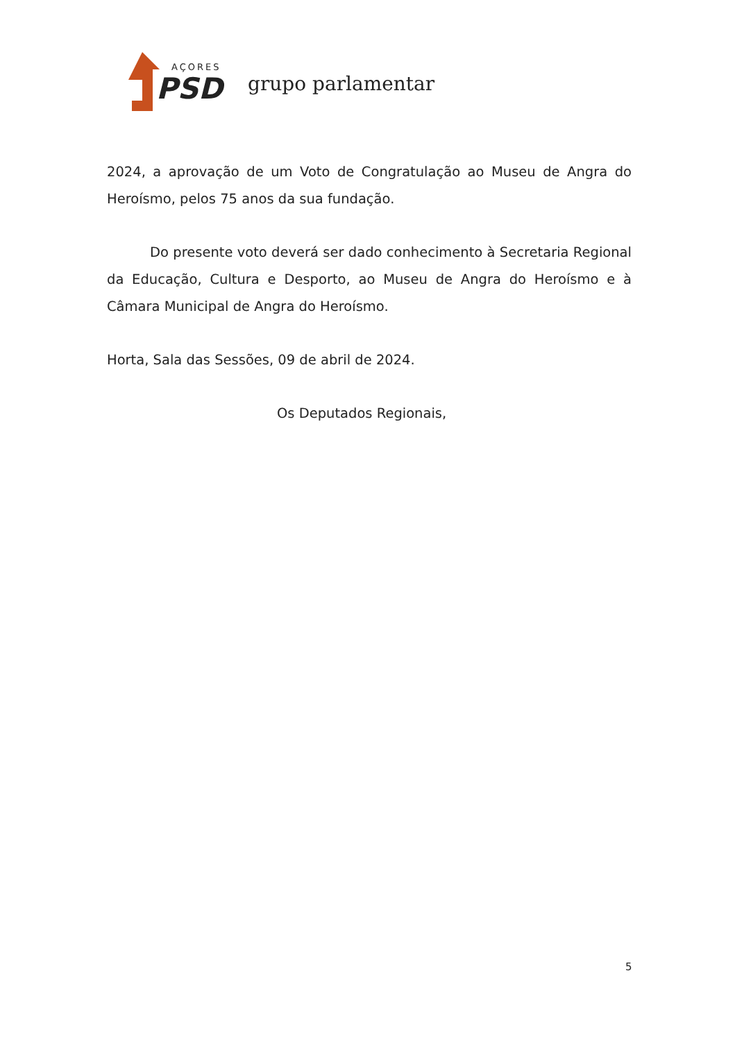AÇORES
PSD
grupo parlamentar
2024, a aprovação de um Voto de Congratulação ao Museu de Angra do Heroísmo, pelos 75 anos da sua fundação.
Do presente voto deverá ser dado conhecimento à Secretaria Regional da Educação, Cultura e Desporto, ao Museu de Angra do Heroísmo e à Câmara Municipal de Angra do Heroísmo.
Horta, Sala das Sessões, 09 de abril de 2024.
Os Deputados Regionais,
5